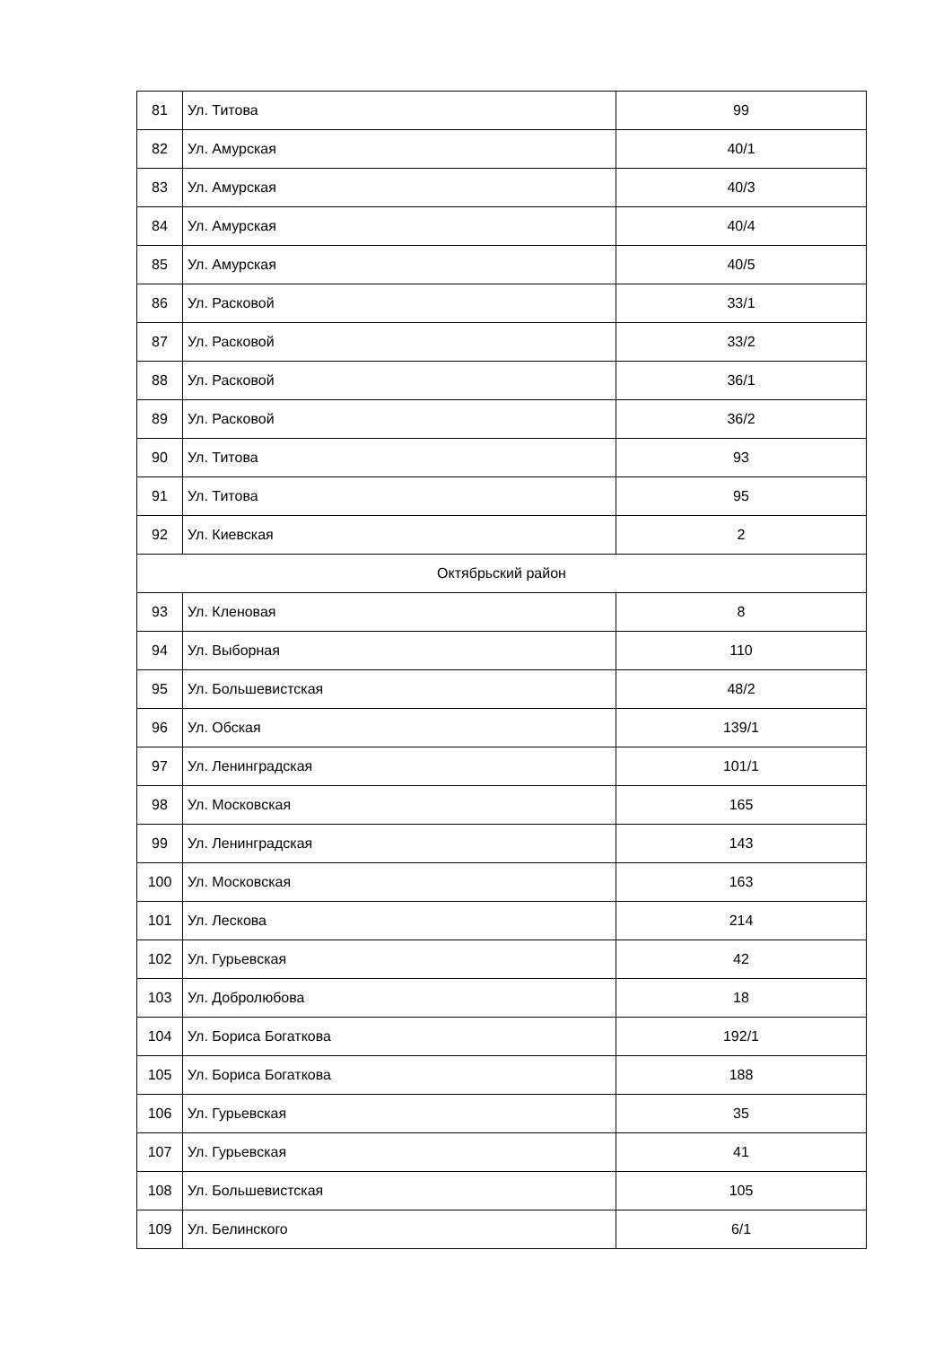| 81 | Ул. Титова | 99 |
| 82 | Ул. Амурская | 40/1 |
| 83 | Ул. Амурская | 40/3 |
| 84 | Ул. Амурская | 40/4 |
| 85 | Ул. Амурская | 40/5 |
| 86 | Ул. Расковой | 33/1 |
| 87 | Ул. Расковой | 33/2 |
| 88 | Ул. Расковой | 36/1 |
| 89 | Ул. Расковой | 36/2 |
| 90 | Ул. Титова | 93 |
| 91 | Ул. Титова | 95 |
| 92 | Ул. Киевская | 2 |
| Октябрьский район | | |
| 93 | Ул. Кленовая | 8 |
| 94 | Ул. Выборная | 110 |
| 95 | Ул. Большевистская | 48/2 |
| 96 | Ул. Обская | 139/1 |
| 97 | Ул. Ленинградская | 101/1 |
| 98 | Ул. Московская | 165 |
| 99 | Ул. Ленинградская | 143 |
| 100 | Ул. Московская | 163 |
| 101 | Ул. Лескова | 214 |
| 102 | Ул. Гурьевская | 42 |
| 103 | Ул. Добролюбова | 18 |
| 104 | Ул. Бориса Богаткова | 192/1 |
| 105 | Ул. Бориса Богаткова | 188 |
| 106 | Ул. Гурьевская | 35 |
| 107 | Ул. Гурьевская | 41 |
| 108 | Ул. Большевистская | 105 |
| 109 | Ул. Белинского | 6/1 |